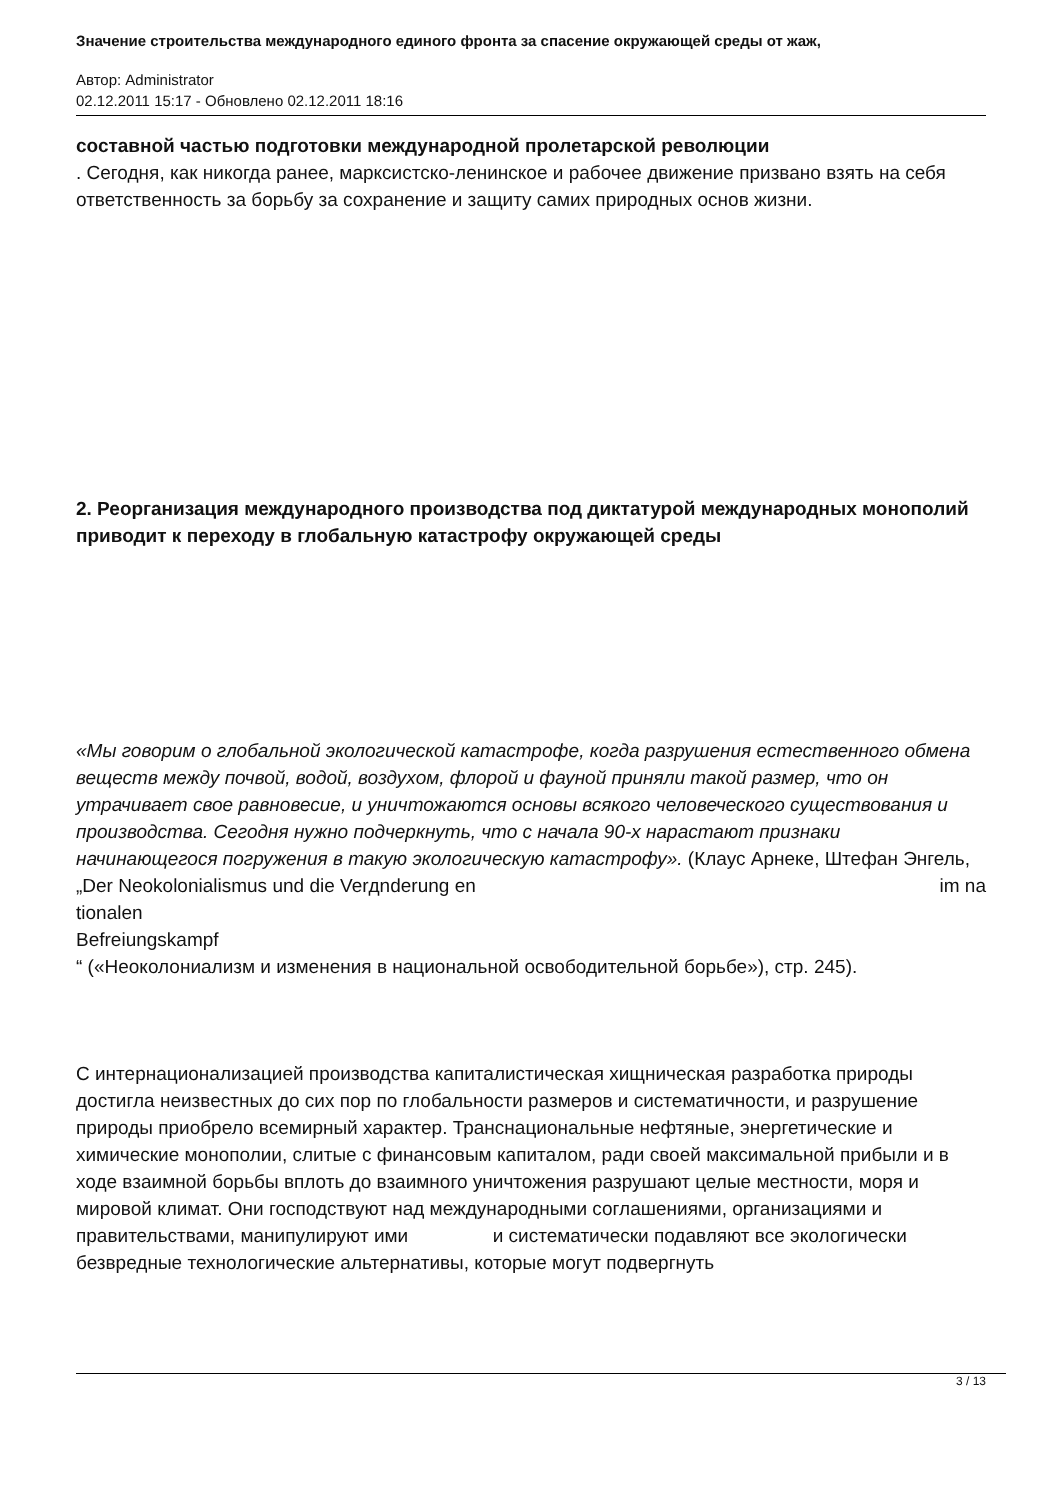Значение строительства международного единого фронта за спасение окружающей среды от жаж,
Автор: Administrator
02.12.2011 15:17 - Обновлено 02.12.2011 18:16
составной частью подготовки международной пролетарской революции
. Сегодня, как никогда ранее, марксистско-ленинское и рабочее движение призвано взять на себя ответственность за борьбу за сохранение и защиту самих природных основ жизни.
2. Реорганизация международного производства под диктатурой международных монополий приводит к переходу в глобальную катастрофу окружающей среды
«Мы говорим о глобальной экологической катастрофе, когда разрушения естественного обмена веществ между почвой, водой, воздухом, флорой и фауной приняли такой размер, что он утрачивает свое равновесие, и уничтожаются основы всякого человеческого существования и производства. Сегодня нужно подчеркнуть, что с начала 90-х нарастают признаки начинающегося погружения в такую экологическую катастрофу». (Клаус Арнеке, Штефан Энгель, „Der Neokolonialismus und die Verдnderung en im na
tionalen
Befreiungskampf
“ («Неоколониализм и изменения в национальной освободительной борьбе»), стр. 245).
С интернационализацией производства капиталистическая хищническая разработка природы достигла неизвестных до сих пор по глобальности размеров и систематичности, и разрушение природы приобрело всемирный характер. Транснациональные нефтяные, энергетические и химические монополии, слитые с финансовым капиталом, ради своей максимальной прибыли и в ходе взаимной борьбы вплоть до взаимного уничтожения разрушают целые местности, моря и мировой климат. Они господствуют над международными соглашениями, организациями и правительствами, манипулируют ими и систематически подавляют все экологически безвредные технологические альтернативы, которые могут подвергнуть
3 / 13